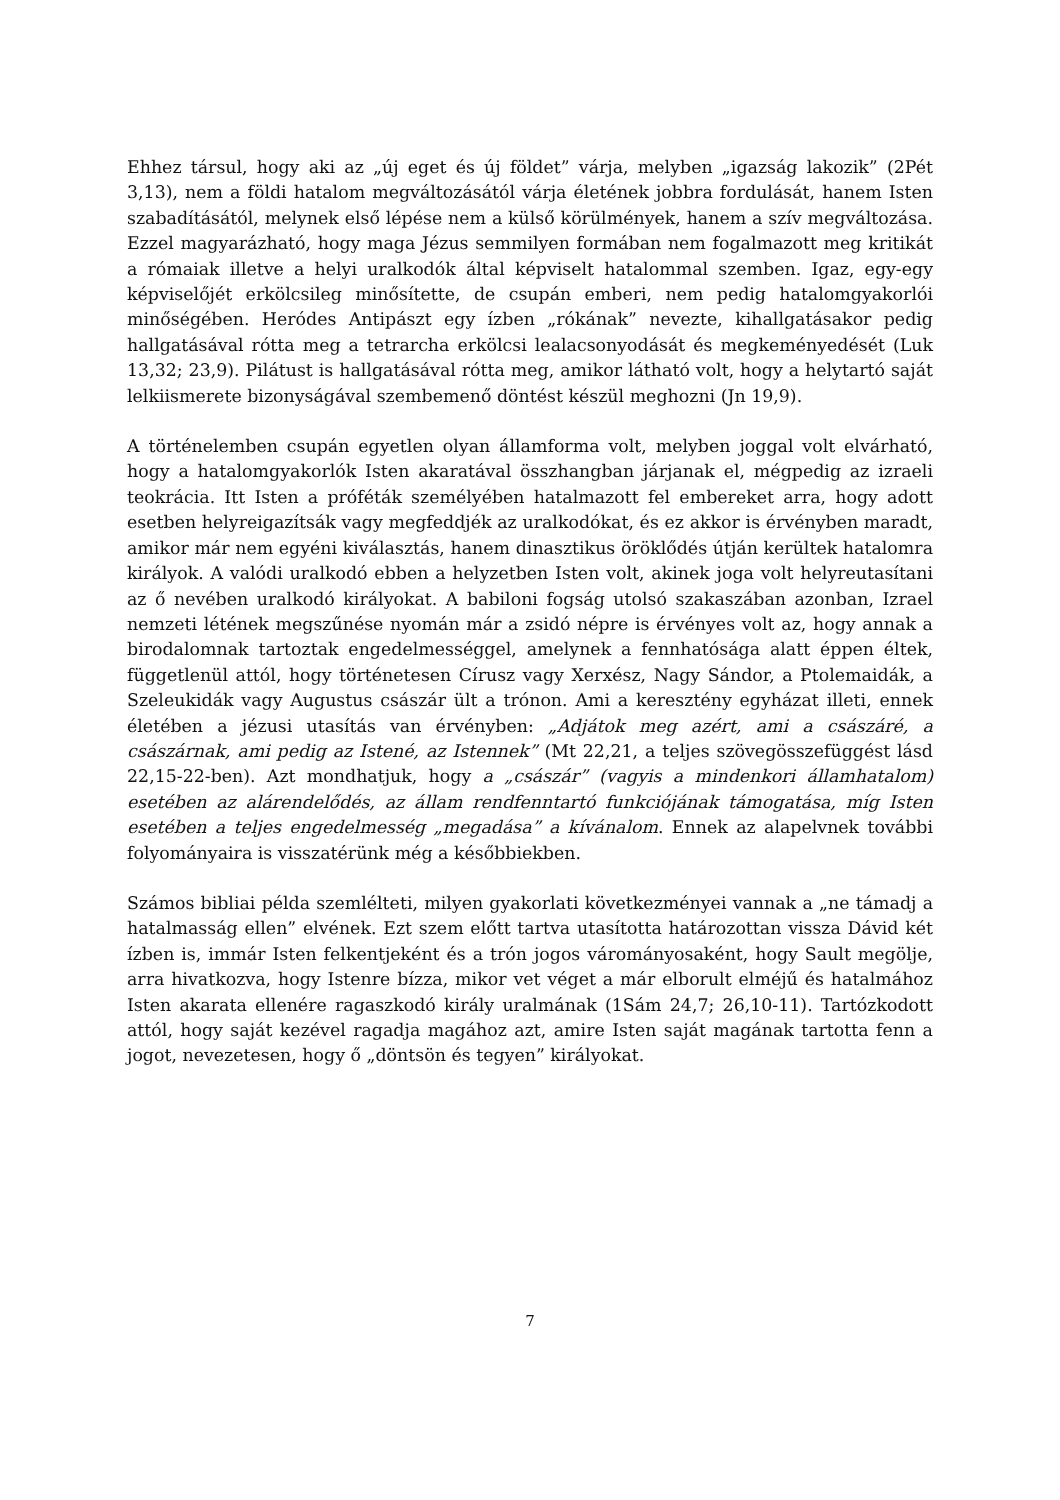Ehhez társul, hogy aki az „új eget és új földet” várja, melyben „igazság lakozik” (2Pét 3,13), nem a földi hatalom megváltozásától várja életének jobbra fordulását, hanem Isten szabadításától, melynek első lépése nem a külső körülmények, hanem a szív megváltozása. Ezzel magyarázható, hogy maga Jézus semmilyen formában nem fogalmazott meg kritikát a rómaiak illetve a helyi uralkodók által képviselt hatalommal szemben. Igaz, egy-egy képviselőjét erkölcsileg minősítette, de csupán emberi, nem pedig hatalomgyakorlói minőségében. Heródes Antipászt egy ízben „rókának” nevezte, kihallgatásakor pedig hallgatásával rótta meg a tetrarcha erkölcsi lealacsonyodását és megkeményedését (Luk 13,32; 23,9). Pilátust is hallgatásával rótta meg, amikor látható volt, hogy a helytartó saját lelkiismerete bizonyságával szembemenő döntést készül meghozni (Jn 19,9).
A történelemben csupán egyetlen olyan államforma volt, melyben joggal volt elvárható, hogy a hatalomgyakorlók Isten akaratával összhangban járjanak el, mégpedig az izraeli teokrácia. Itt Isten a próféták személyében hatalmazott fel embereket arra, hogy adott esetben helyreigazítsák vagy megfeddjék az uralkodókat, és ez akkor is érvényben maradt, amikor már nem egyéni kiválasztás, hanem dinasztikus öröklődés útján kerültek hatalomra királyok. A valódi uralkodó ebben a helyzetben Isten volt, akinek joga volt helyreutasítani az ő nevében uralkodó királyokat. A babiloni fogság utolsó szakaszában azonban, Izrael nemzeti létének megszűnése nyomán már a zsidó népre is érvényes volt az, hogy annak a birodalomnak tartoztak engedelmességgel, amelynek a fennhatósága alatt éppen éltek, függetlenül attól, hogy történetesen Círusz vagy Xerxész, Nagy Sándor, a Ptolemaidák, a Szeleukidák vagy Augustus császár ült a trónon. Ami a keresztény egyházat illeti, ennek életében a jézusi utasítás van érvényben: „Adjátok meg azért, ami a császáré, a császárnak, ami pedig az Istené, az Istennek” (Mt 22,21, a teljes szövegösszefüggést lásd 22,15-22-ben). Azt mondhatjuk, hogy a „császár” (vagyis a mindenkori államhatalom) esetében az alárendelődés, az állam rendfenntartó funkciójának támogatása, míg Isten esetében a teljes engedelmesség „megadása” a kívánalom. Ennek az alapelvnek további folyományaira is visszatérünk még a későbbiekben.
Számos bibliai példa szemlélteti, milyen gyakorlati következményei vannak a „ne támadj a hatalmasság ellen” elvének. Ezt szem előtt tartva utasította határozottan vissza Dávid két ízben is, immár Isten felkentjeként és a trón jogos várományosaként, hogy Sault megölje, arra hivatkozva, hogy Istenre bízza, mikor vet véget a már elborult elméjű és hatalmához Isten akarata ellenére ragaszkodó király uralmának (1Sám 24,7; 26,10-11). Tartózkodott attól, hogy saját kezével ragadja magához azt, amire Isten saját magának tartotta fenn a jogot, nevezetesen, hogy ő „döntsön és tegyen” királyokat.
7